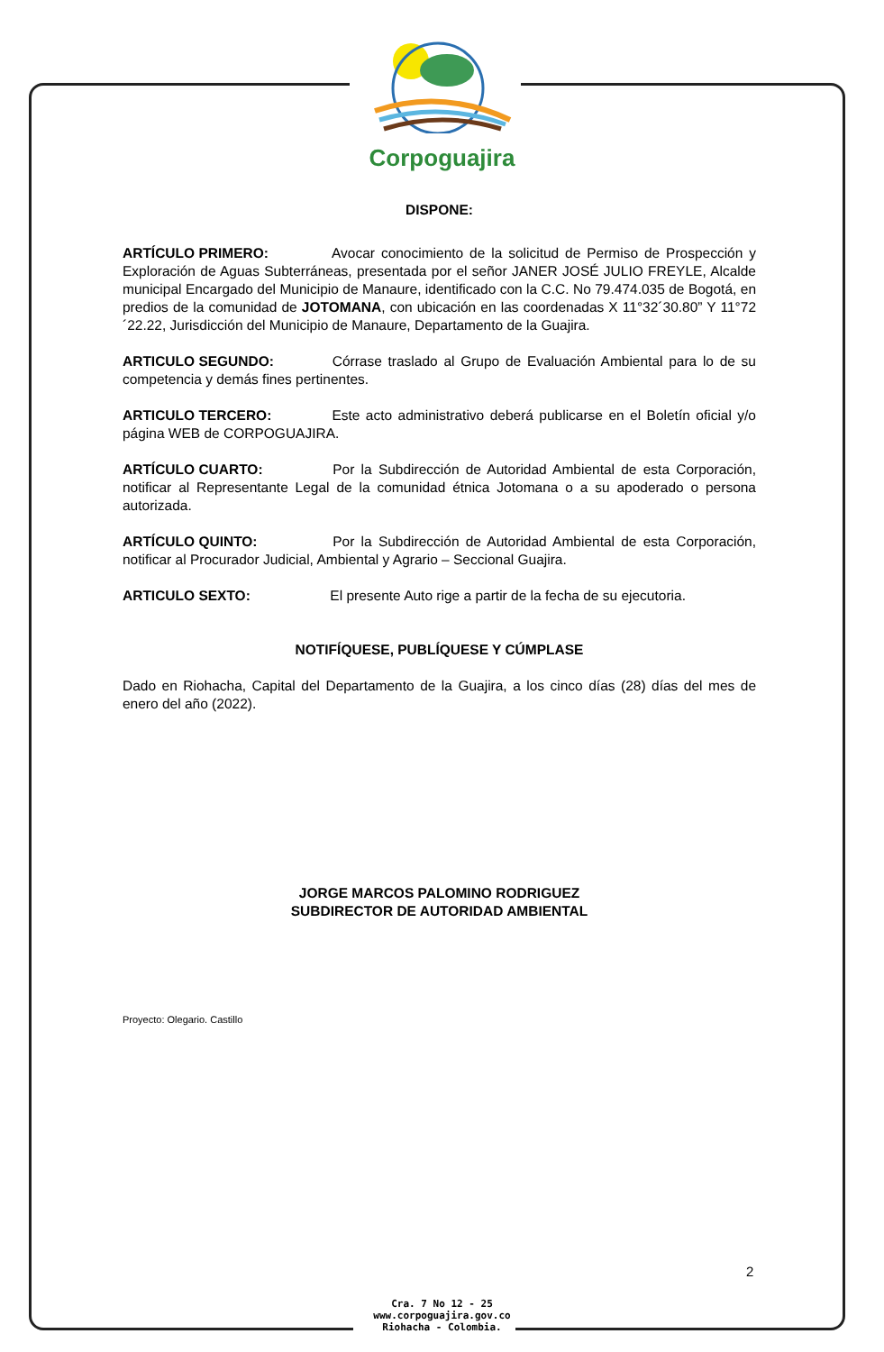Corpoguajira
DISPONE:
ARTÍCULO PRIMERO: Avocar conocimiento de la solicitud de Permiso de Prospección y Exploración de Aguas Subterráneas, presentada por el señor JANER JOSÉ JULIO FREYLE, Alcalde municipal Encargado del Municipio de Manaure, identificado con la C.C. No 79.474.035 de Bogotá, en predios de la comunidad de JOTOMANA, con ubicación en las coordenadas X 11°32´30.80” Y 11°72´22.22, Jurisdicción del Municipio de Manaure, Departamento de la Guajira.
ARTICULO SEGUNDO: Córrase traslado al Grupo de Evaluación Ambiental para lo de su competencia y demás fines pertinentes.
ARTICULO TERCERO: Este acto administrativo deberá publicarse en el Boletín oficial y/o página WEB de CORPOGUAJIRA.
ARTÍCULO CUARTO: Por la Subdirección de Autoridad Ambiental de esta Corporación, notificar al Representante Legal de la comunidad étnica Jotomana o a su apoderado o persona autorizada.
ARTÍCULO QUINTO: Por la Subdirección de Autoridad Ambiental de esta Corporación, notificar al Procurador Judicial, Ambiental y Agrario – Seccional Guajira.
ARTICULO SEXTO: El presente Auto rige a partir de la fecha de su ejecutoria.
NOTIFÍQUESE, PUBLÍQUESE Y CÚMPLASE
Dado en Riohacha, Capital del Departamento de la Guajira, a los cinco días (28) días del mes de enero del año (2022).
JORGE MARCOS PALOMINO RODRIGUEZ
SUBDIRECTOR DE AUTORIDAD AMBIENTAL
Proyecto: Olegario. Castillo
2
Cra. 7 No 12 - 25
www.corpoguajira.gov.co
Riohacha - Colombia.